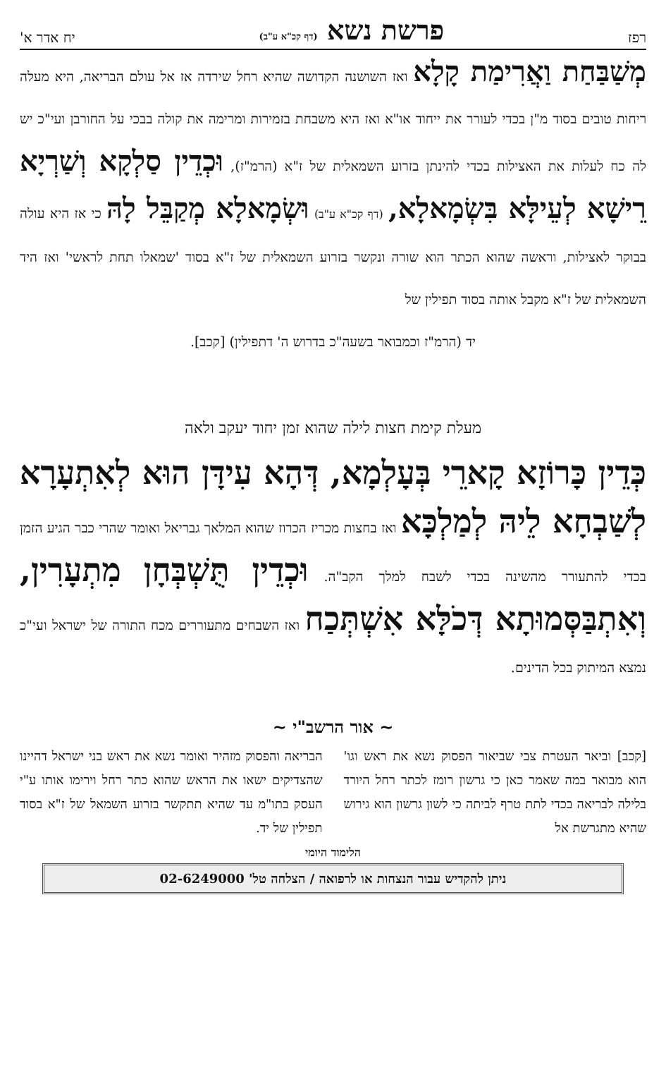רפז פרשת נשא (דף קכ"א ע"ב) יח אדר א'
מְשַׁבַּחַת וַאֲרִימַת קָלָא ואז השושנה הקדושה שהיא רחל שירדה אז אל עולם הבריאה, היא מעלה ריחות טובים בסוד מ"ן בכדי לעורר את ייחוד או"א ואז היא משבחת בזמירות ומרימה את קולה בבכי על החורבן ועי"כ יש לה כח לעלות את האצילות בכדי להינתן בזרוע השמאלית של ז"א (הרמ"ז), וּכְדֵין סַלְקָא וְשַׁרְיָא רֵישָׁא לְעֵילָּא בִּשְׂמָאלָא, (דף קכ"א ע"ב) וּשְׂמָאלָא מְקַבֵּל לָהּ כי אז היא עולה בבוקר לאצילות, וראשה שהוא הכתר הוא שורה ונקשר בזרוע השמאלית של ז"א בסוד 'שמאלו תחת לראשי' ואז היד השמאלית של ז"א מקבל אותה בסוד תפילין של
יד (הרמ"ז וכמבואר בשעה"כ בדרוש ה' דתפילין) [קכב].
מעלת קימת חצות לילה שהוא זמן יחוד יעקב ולאה
כְּדֵין כָּרוֹזָא קָארֵי בְּעָלְמָא, דְּהָא עִידָּן הוּא לְאִתְעָרָא לְשַׁבְחָא לֵיהּ לְמַלְכָּא ואז בחצות מכריז הכרוז שהוא המלאך גבריאל ואומר שהרי כבר הגיע הזמן בכדי להתעורר מהשינה בכדי לשבח למלך הקב"ה. וּכְדֵין תֻּשְׁבְּחָן מִתְעָרִין, וְאִתְבַּסְּמוּתָא דְּכֹלָּא אִשְׁתְּכַח ואז השבחים מתעוררים מכח התורה של ישראל ועי"כ נמצא המיתוק בכל הדינים.
~ אור הרשב"י ~
[קכב] וביאר העטרת צבי שביאור הפסוק נשא את ראש וגו' הוא מבואר במה שאמר כאן כי גרשון רומז לכתר רחל היורד בלילה לבריאה בכדי לתת טרף לביתה כי לשון גרשון הוא גירוש שהיא מתגרשת אל
הבריאה והפסוק מזהיר ואומר נשא את ראש בני ישראל דהיינו שהצדיקים ישאו את הראש שהוא כתר רחל וירימו אותו ע"י העסק בתו"מ עד שהיא תתקשר בזרוע השמאל של ז"א בסוד תפילין של יד.
הלימוד היומי
ניתן להקדיש עבור הנצחות או לרפואה / הצלחה טל' 02-6249000